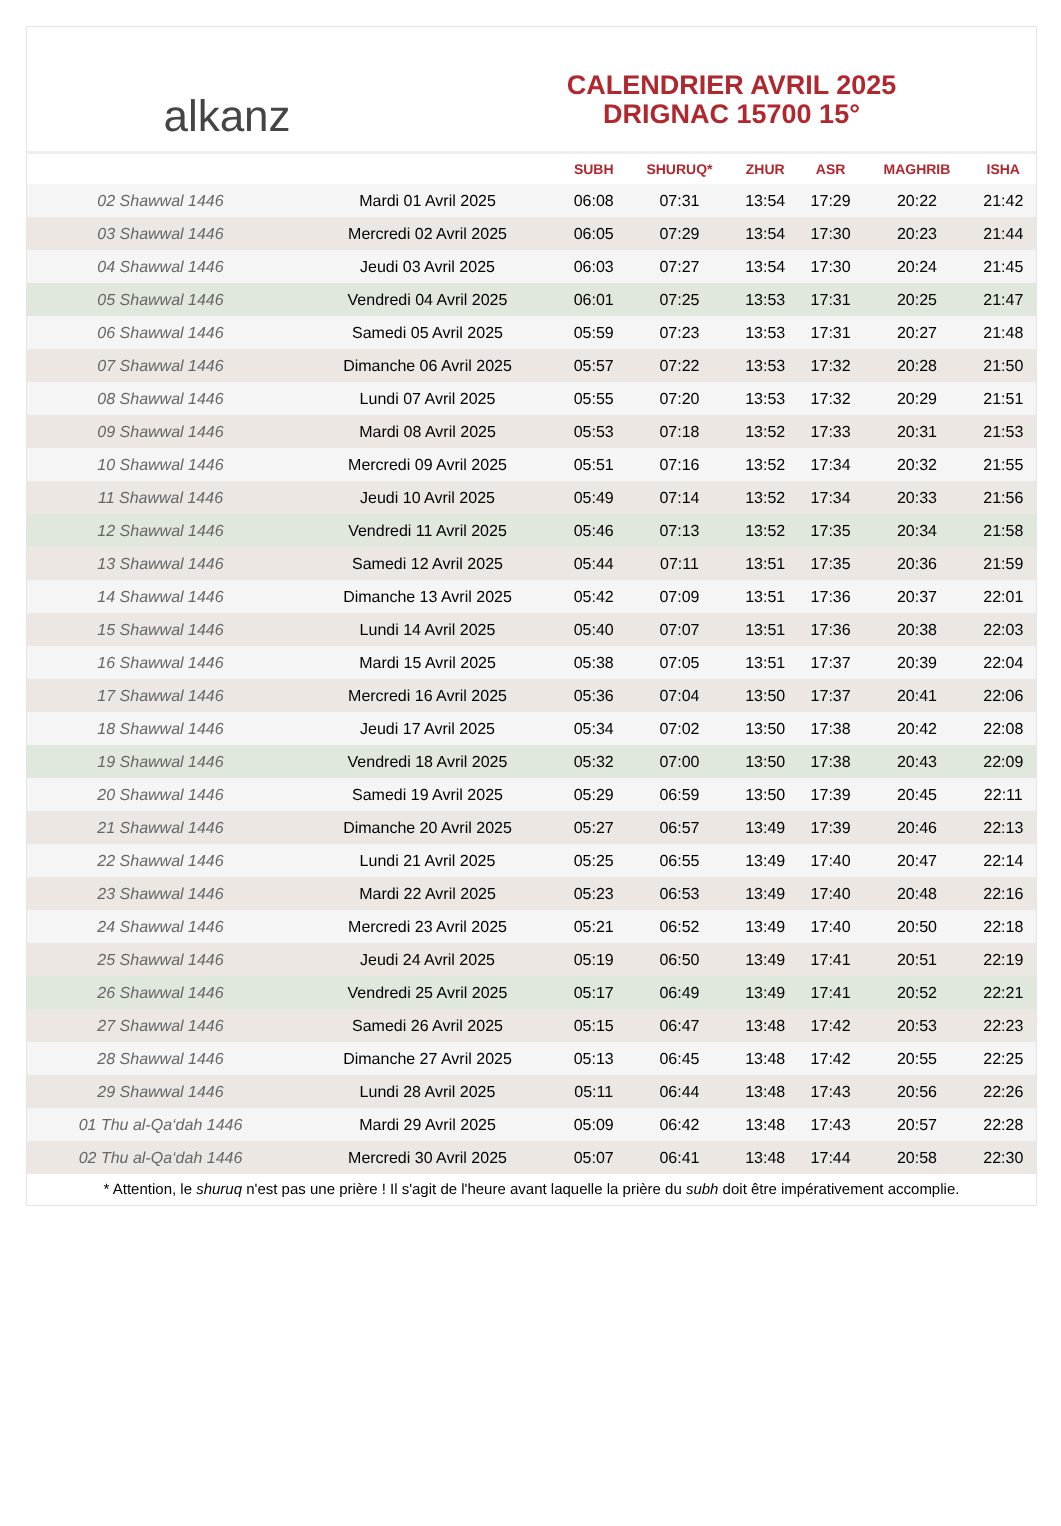alkanz
CALENDRIER AVRIL 2025
DRIGNAC 15700 15°
| | | SUBH | SHURUQ* | ZHUR | ASR | MAGHRIB | ISHA |
| --- | --- | --- | --- | --- | --- | --- | --- |
| 02 Shawwal 1446 | Mardi 01 Avril 2025 | 06:08 | 07:31 | 13:54 | 17:29 | 20:22 | 21:42 |
| 03 Shawwal 1446 | Mercredi 02 Avril 2025 | 06:05 | 07:29 | 13:54 | 17:30 | 20:23 | 21:44 |
| 04 Shawwal 1446 | Jeudi 03 Avril 2025 | 06:03 | 07:27 | 13:54 | 17:30 | 20:24 | 21:45 |
| 05 Shawwal 1446 | Vendredi 04 Avril 2025 | 06:01 | 07:25 | 13:53 | 17:31 | 20:25 | 21:47 |
| 06 Shawwal 1446 | Samedi 05 Avril 2025 | 05:59 | 07:23 | 13:53 | 17:31 | 20:27 | 21:48 |
| 07 Shawwal 1446 | Dimanche 06 Avril 2025 | 05:57 | 07:22 | 13:53 | 17:32 | 20:28 | 21:50 |
| 08 Shawwal 1446 | Lundi 07 Avril 2025 | 05:55 | 07:20 | 13:53 | 17:32 | 20:29 | 21:51 |
| 09 Shawwal 1446 | Mardi 08 Avril 2025 | 05:53 | 07:18 | 13:52 | 17:33 | 20:31 | 21:53 |
| 10 Shawwal 1446 | Mercredi 09 Avril 2025 | 05:51 | 07:16 | 13:52 | 17:34 | 20:32 | 21:55 |
| 11 Shawwal 1446 | Jeudi 10 Avril 2025 | 05:49 | 07:14 | 13:52 | 17:34 | 20:33 | 21:56 |
| 12 Shawwal 1446 | Vendredi 11 Avril 2025 | 05:46 | 07:13 | 13:52 | 17:35 | 20:34 | 21:58 |
| 13 Shawwal 1446 | Samedi 12 Avril 2025 | 05:44 | 07:11 | 13:51 | 17:35 | 20:36 | 21:59 |
| 14 Shawwal 1446 | Dimanche 13 Avril 2025 | 05:42 | 07:09 | 13:51 | 17:36 | 20:37 | 22:01 |
| 15 Shawwal 1446 | Lundi 14 Avril 2025 | 05:40 | 07:07 | 13:51 | 17:36 | 20:38 | 22:03 |
| 16 Shawwal 1446 | Mardi 15 Avril 2025 | 05:38 | 07:05 | 13:51 | 17:37 | 20:39 | 22:04 |
| 17 Shawwal 1446 | Mercredi 16 Avril 2025 | 05:36 | 07:04 | 13:50 | 17:37 | 20:41 | 22:06 |
| 18 Shawwal 1446 | Jeudi 17 Avril 2025 | 05:34 | 07:02 | 13:50 | 17:38 | 20:42 | 22:08 |
| 19 Shawwal 1446 | Vendredi 18 Avril 2025 | 05:32 | 07:00 | 13:50 | 17:38 | 20:43 | 22:09 |
| 20 Shawwal 1446 | Samedi 19 Avril 2025 | 05:29 | 06:59 | 13:50 | 17:39 | 20:45 | 22:11 |
| 21 Shawwal 1446 | Dimanche 20 Avril 2025 | 05:27 | 06:57 | 13:49 | 17:39 | 20:46 | 22:13 |
| 22 Shawwal 1446 | Lundi 21 Avril 2025 | 05:25 | 06:55 | 13:49 | 17:40 | 20:47 | 22:14 |
| 23 Shawwal 1446 | Mardi 22 Avril 2025 | 05:23 | 06:53 | 13:49 | 17:40 | 20:48 | 22:16 |
| 24 Shawwal 1446 | Mercredi 23 Avril 2025 | 05:21 | 06:52 | 13:49 | 17:40 | 20:50 | 22:18 |
| 25 Shawwal 1446 | Jeudi 24 Avril 2025 | 05:19 | 06:50 | 13:49 | 17:41 | 20:51 | 22:19 |
| 26 Shawwal 1446 | Vendredi 25 Avril 2025 | 05:17 | 06:49 | 13:49 | 17:41 | 20:52 | 22:21 |
| 27 Shawwal 1446 | Samedi 26 Avril 2025 | 05:15 | 06:47 | 13:48 | 17:42 | 20:53 | 22:23 |
| 28 Shawwal 1446 | Dimanche 27 Avril 2025 | 05:13 | 06:45 | 13:48 | 17:42 | 20:55 | 22:25 |
| 29 Shawwal 1446 | Lundi 28 Avril 2025 | 05:11 | 06:44 | 13:48 | 17:43 | 20:56 | 22:26 |
| 01 Thu al-Qa‘dah 1446 | Mardi 29 Avril 2025 | 05:09 | 06:42 | 13:48 | 17:43 | 20:57 | 22:28 |
| 02 Thu al-Qa‘dah 1446 | Mercredi 30 Avril 2025 | 05:07 | 06:41 | 13:48 | 17:44 | 20:58 | 22:30 |
* Attention, le shuruq n'est pas une prière ! Il s'agit de l'heure avant laquelle la prière du subh doit être impérativement accomplie.